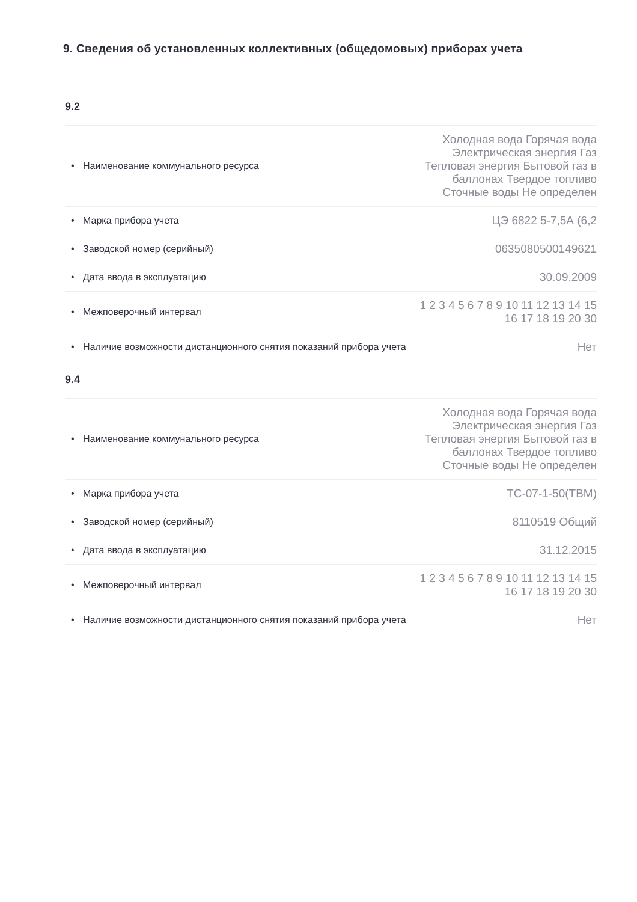9. Сведения об установленных коллективных (общедомовых) приборах учета
9.2
| • Наименование коммунального ресурса | Холодная вода Горячая вода Электрическая энергия Газ Тепловая энергия Бытовой газ в баллонах Твердое топливо Сточные воды Не определен |
| • Марка прибора учета | ЦЭ 6822 5-7,5А (6,2 |
| • Заводской номер (серийный) | 0635080500149621 |
| • Дата ввода в эксплуатацию | 30.09.2009 |
| • Межповерочный интервал | 1 2 3 4 5 6 7 8 9 10 11 12 13 14 15 16 17 18 19 20 30 |
| • Наличие возможности дистанционного снятия показаний прибора учета | Нет |
9.4
| • Наименование коммунального ресурса | Холодная вода Горячая вода Электрическая энергия Газ Тепловая энергия Бытовой газ в баллонах Твердое топливо Сточные воды Не определен |
| • Марка прибора учета | ТС-07-1-50(ТВМ) |
| • Заводской номер (серийный) | 8110519 Общий |
| • Дата ввода в эксплуатацию | 31.12.2015 |
| • Межповерочный интервал | 1 2 3 4 5 6 7 8 9 10 11 12 13 14 15 16 17 18 19 20 30 |
| • Наличие возможности дистанционного снятия показаний прибора учета | Нет |